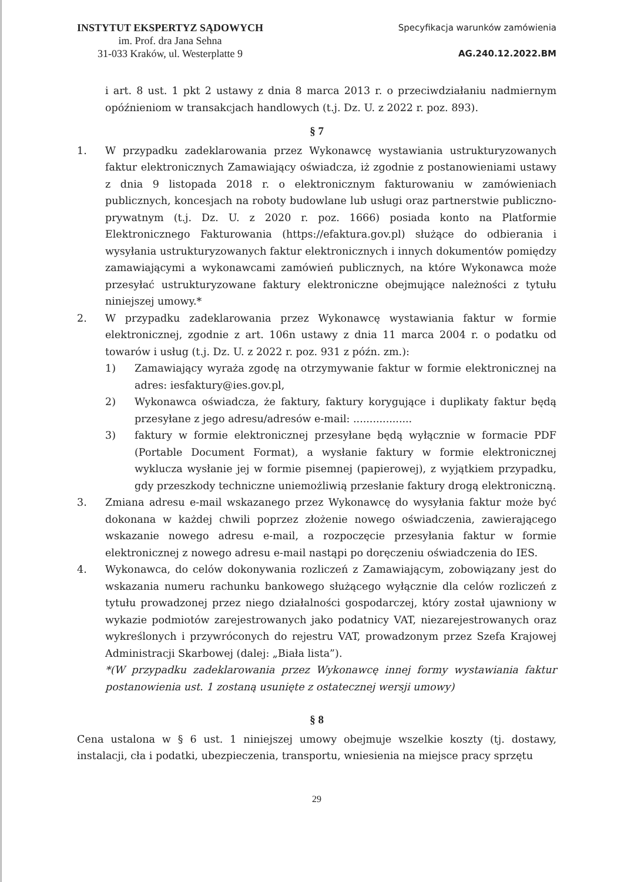INSTYTUT EKSPERTYZ SĄDOWYCH
im. Prof. dra Jana Sehna
31-033 Kraków, ul. Westerplatte 9
Specyfikacja warunków zamówienia
AG.240.12.2022.BM
i art. 8 ust. 1 pkt 2 ustawy z dnia 8 marca 2013 r. o przeciwdziałaniu nadmiernym opóźnieniom w transakcjach handlowych (t.j. Dz. U. z 2022 r. poz. 893).
§ 7
1. W przypadku zadeklarowania przez Wykonawcę wystawiania ustrukturyzowanych faktur elektronicznych Zamawiający oświadcza, iż zgodnie z postanowieniami ustawy z dnia 9 listopada 2018 r. o elektronicznym fakturowaniu w zamówieniach publicznych, koncesjach na roboty budowlane lub usługi oraz partnerstwie publiczno-prywatnym (t.j. Dz. U. z 2020 r. poz. 1666) posiada konto na Platformie Elektronicznego Fakturowania (https://efaktura.gov.pl) służące do odbierania i wysyłania ustrukturyzowanych faktur elektronicznych i innych dokumentów pomiędzy zamawiającymi a wykonawcami zamówień publicznych, na które Wykonawca może przesyłać ustrukturyzowane faktury elektroniczne obejmujące należności z tytułu niniejszej umowy.*
2. W przypadku zadeklarowania przez Wykonawcę wystawiania faktur w formie elektronicznej, zgodnie z art. 106n ustawy z dnia 11 marca 2004 r. o podatku od towarów i usług (t.j. Dz. U. z 2022 r. poz. 931 z późn. zm.):
1) Zamawiający wyraża zgodę na otrzymywanie faktur w formie elektronicznej na adres: iesfaktury@ies.gov.pl,
2) Wykonawca oświadcza, że faktury, faktury korygujące i duplikaty faktur będą przesyłane z jego adresu/adresów e-mail: ..................
3) faktury w formie elektronicznej przesyłane będą wyłącznie w formacie PDF (Portable Document Format), a wysłanie faktury w formie elektronicznej wyklucza wysłanie jej w formie pisemnej (papierowej), z wyjątkiem przypadku, gdy przeszkody techniczne uniemożliwią przesłanie faktury drogą elektroniczną.
3. Zmiana adresu e-mail wskazanego przez Wykonawcę do wysyłania faktur może być dokonana w każdej chwili poprzez złożenie nowego oświadczenia, zawierającego wskazanie nowego adresu e-mail, a rozpoczęcie przesyłania faktur w formie elektronicznej z nowego adresu e-mail nastąpi po doręczeniu oświadczenia do IES.
4. Wykonawca, do celów dokonywania rozliczeń z Zamawiającym, zobowiązany jest do wskazania numeru rachunku bankowego służącego wyłącznie dla celów rozliczeń z tytułu prowadzonej przez niego działalności gospodarczej, który został ujawniony w wykazie podmiotów zarejestrowanych jako podatnicy VAT, niezarejestrowanych oraz wykreślonych i przywróconych do rejestru VAT, prowadzonym przez Szefa Krajowej Administracji Skarbowej (dalej: „Biała lista”).
*(W przypadku zadeklarowania przez Wykonawcę innej formy wystawiania faktur postanowienia ust. 1 zostaną usunięte z ostatecznej wersji umowy)
§ 8
Cena ustalona w § 6 ust. 1 niniejszej umowy obejmuje wszelkie koszty (tj. dostawy, instalacji, cła i podatki, ubezpieczenia, transportu, wniesienia na miejsce pracy sprzętu
29